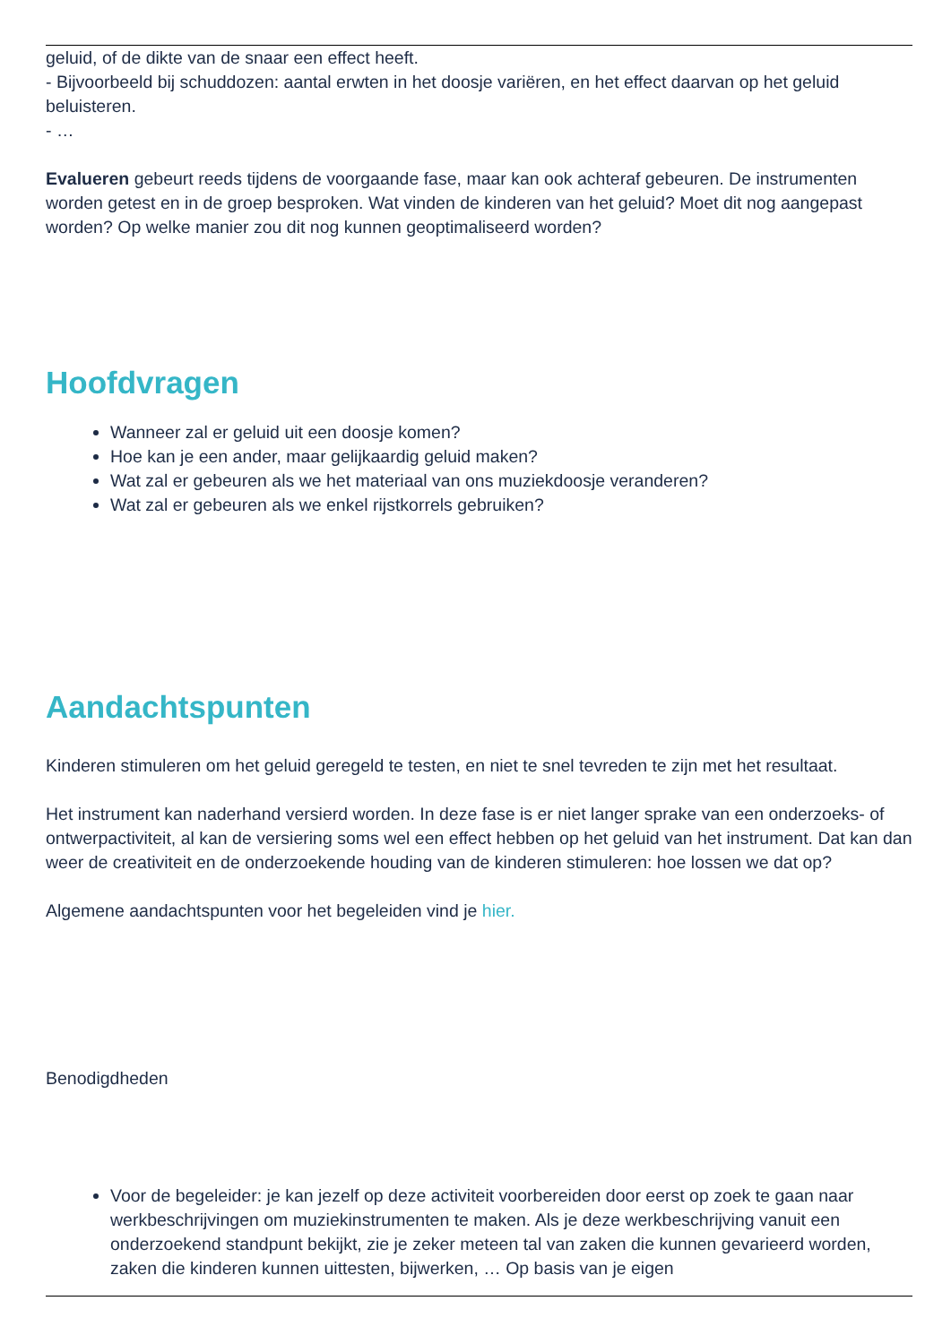geluid, of de dikte van de snaar een effect heeft.
- Bijvoorbeeld bij schuddozen: aantal erwten in het doosje variëren, en het effect daarvan op het geluid beluisteren.
- …
Evalueren gebeurt reeds tijdens de voorgaande fase, maar kan ook achteraf gebeuren. De instrumenten worden getest en in de groep besproken. Wat vinden de kinderen van het geluid? Moet dit nog aangepast worden? Op welke manier zou dit nog kunnen geoptimaliseerd worden?
Hoofdvragen
Wanneer zal er geluid uit een doosje komen?
Hoe kan je een ander, maar gelijkaardig geluid maken?
Wat zal er gebeuren als we het materiaal van ons muziekdoosje veranderen?
Wat zal er gebeuren als we enkel rijstkorrels gebruiken?
Aandachtspunten
Kinderen stimuleren om het geluid geregeld te testen, en niet te snel tevreden te zijn met het resultaat.
Het instrument kan naderhand versierd worden. In deze fase is er niet langer sprake van een onderzoeks- of ontwerpactiviteit, al kan de versiering soms wel een effect hebben op het geluid van het instrument. Dat kan dan weer de creativiteit en de onderzoekende houding van de kinderen stimuleren: hoe lossen we dat op?
Algemene aandachtspunten voor het begeleiden vind je hier.
Benodigdheden
Voor de begeleider: je kan jezelf op deze activiteit voorbereiden door eerst op zoek te gaan naar werkbeschrijvingen om muziekinstrumenten te maken. Als je deze werkbeschrijving vanuit een onderzoekend standpunt bekijkt, zie je zeker meteen tal van zaken die kunnen gevarieerd worden, zaken die kinderen kunnen uittesten, bijwerken, … Op basis van je eigen